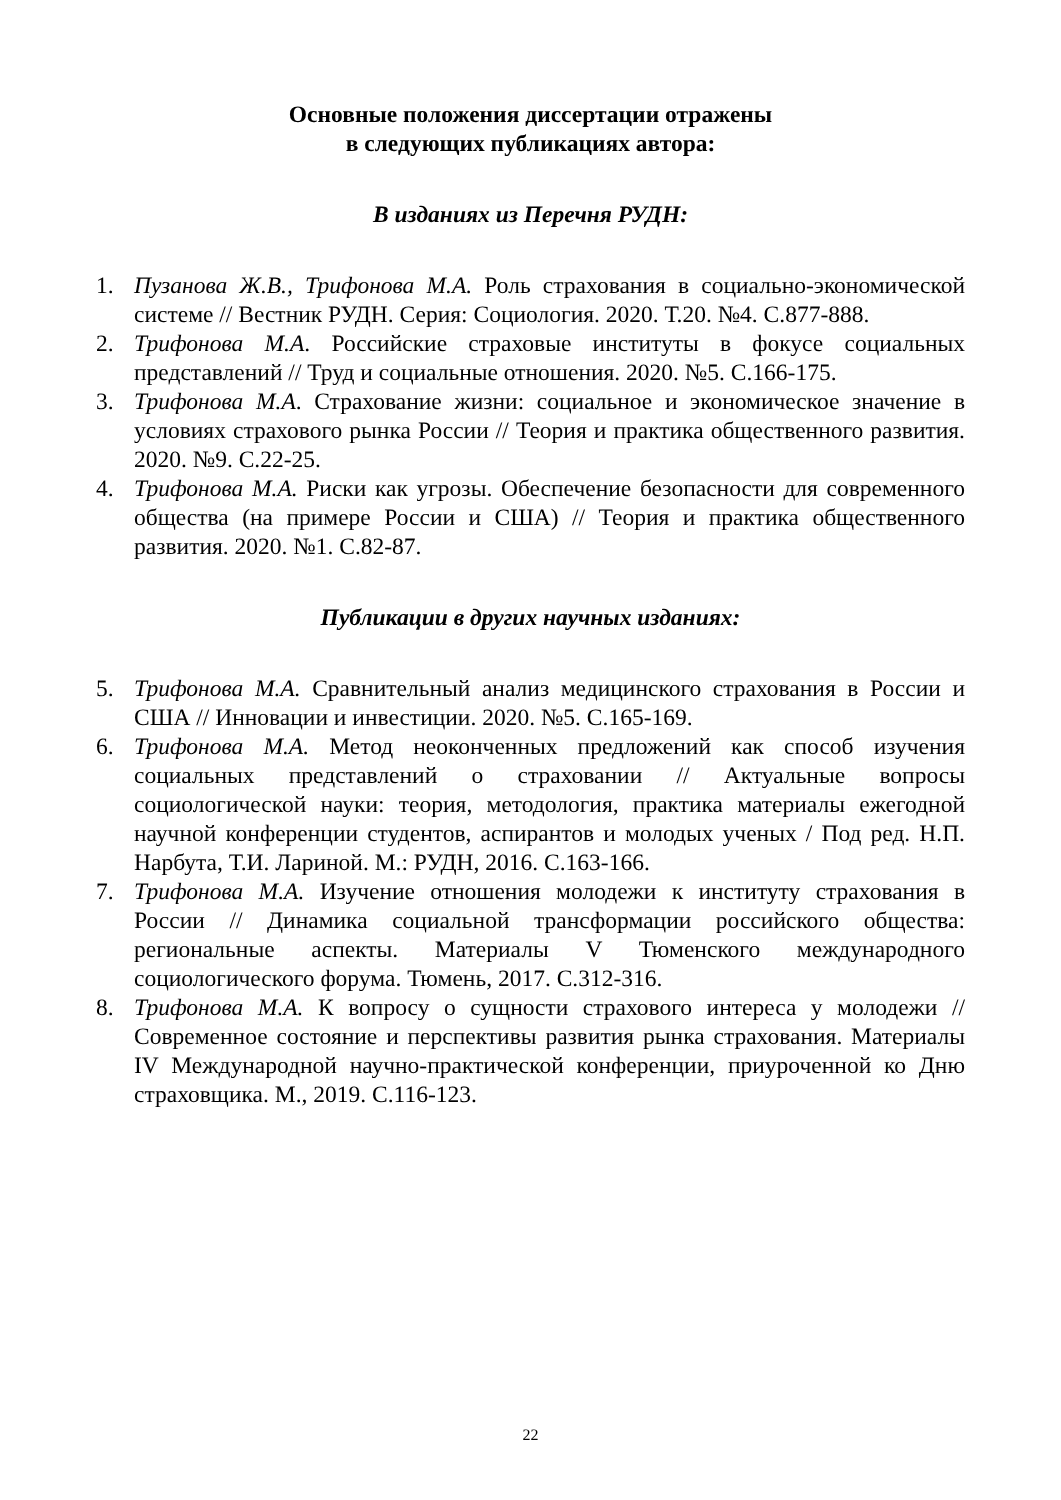Основные положения диссертации отражены
в следующих публикациях автора:
В изданиях из Перечня РУДН:
1. Пузанова Ж.В., Трифонова М.А. Роль страхования в социально-экономической системе // Вестник РУДН. Серия: Социология. 2020. Т.20. №4. С.877-888.
2. Трифонова М.А. Российские страховые институты в фокусе социальных представлений // Труд и социальные отношения. 2020. №5. С.166-175.
3. Трифонова М.А. Страхование жизни: социальное и экономическое значение в условиях страхового рынка России // Теория и практика общественного развития. 2020. №9. С.22-25.
4. Трифонова М.А. Риски как угрозы. Обеспечение безопасности для современного общества (на примере России и США) // Теория и практика общественного развития. 2020. №1. С.82-87.
Публикации в других научных изданиях:
5. Трифонова М.А. Сравнительный анализ медицинского страхования в России и США // Инновации и инвестиции. 2020. №5. С.165-169.
6. Трифонова М.А. Метод неоконченных предложений как способ изучения социальных представлений о страховании // Актуальные вопросы социологической науки: теория, методология, практика материалы ежегодной научной конференции студентов, аспирантов и молодых ученых / Под ред. Н.П. Нарбута, Т.И. Лариной. М.: РУДН, 2016. С.163-166.
7. Трифонова М.А. Изучение отношения молодежи к институту страхования в России // Динамика социальной трансформации российского общества: региональные аспекты. Материалы V Тюменского международного социологического форума. Тюмень, 2017. С.312-316.
8. Трифонова М.А. К вопросу о сущности страхового интереса у молодежи // Современное состояние и перспективы развития рынка страхования. Материалы IV Международной научно-практической конференции, приуроченной ко Дню страховщика. М., 2019. С.116-123.
22